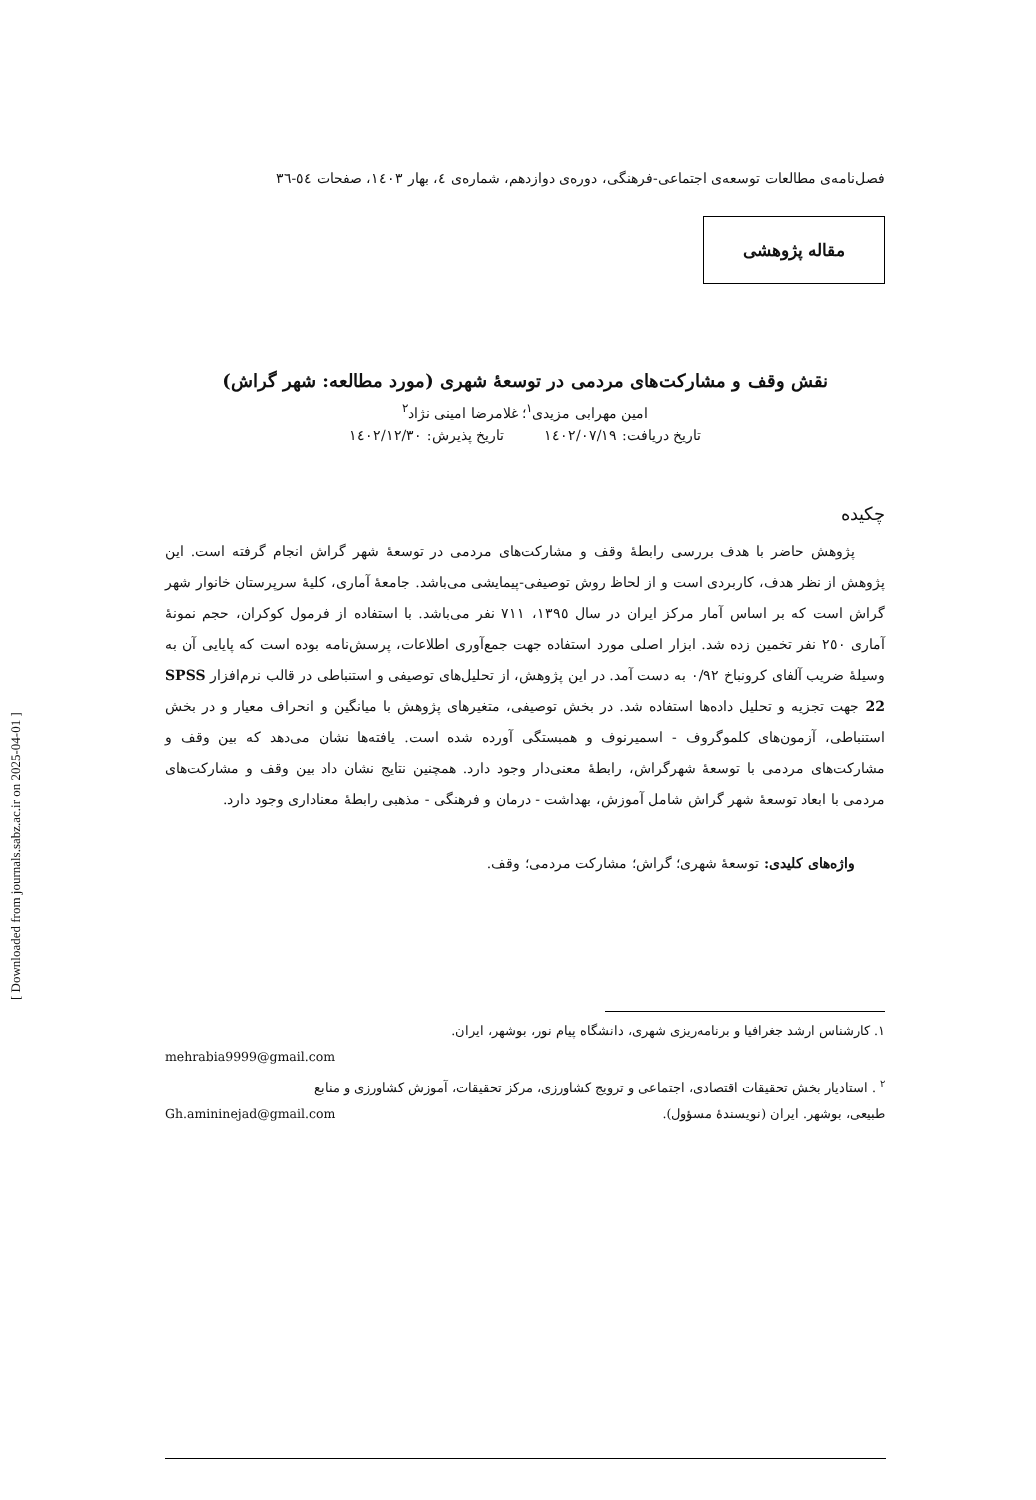فصل‌نامه‌ی مطالعات توسعه‌ی اجتماعی-فرهنگی، دوره‌ی دوازدهم، شماره‌ی ٤، بهار ١٤٠٣، صفحات ٥٤-٣٦
مقاله پژوهشی
نقش وقف و مشارکت‌های مردمی در توسعهٔ شهری (مورد مطالعه: شهر گراش)
امین مهرابی مزیدی<sup>١</sup>؛ غلامرضا امینی نژاد<sup>٢</sup>
تاریخ دریافت: ١٤٠٢/٠٧/١٩ تاریخ پذیرش: ١٤٠٢/١٢/٣٠
چکیده
پژوهش حاضر با هدف بررسی رابطهٔ وقف و مشارکت‌های مردمی در توسعهٔ شهر گراش انجام گرفته است. این پژوهش از نظر هدف، کاربردی است و از لحاظ روش توصیفی-پیمایشی می‌باشد. جامعهٔ آماری، کلیهٔ سرپرستان خانوار شهر گراش است که بر اساس آمار مرکز ایران در سال ١٣٩٥، ٧١١ نفر می‌باشد. با استفاده از فرمول کوکران، حجم نمونهٔ آماری ٢٥٠ نفر تخمین زده شد. ابزار اصلی مورد استفاده جهت جمع‌آوری اطلاعات، پرسش‌نامه بوده است که پایایی آن به وسیلهٔ ضریب آلفای کرونباخ ٠/٩٢ به دست آمد. در این پژوهش، از تحلیل‌های توصیفی و استنباطی در قالب نرم‌افزار SPSS 22 جهت تجزیه و تحلیل داده‌ها استفاده شد. در بخش توصیفی، متغیرهای پژوهش با میانگین و انحراف معیار و در بخش استنباطی، آزمون‌های کلموگروف - اسمیرنوف و همبستگی آورده شده است. یافته‌ها نشان می‌دهد که بین وقف و مشارکت‌های مردمی با توسعهٔ شهرگراش، رابطهٔ معنی‌دار وجود دارد. همچنین نتایج نشان داد بین وقف و مشارکت‌های مردمی با ابعاد توسعهٔ شهر گراش شامل آموزش، بهداشت - درمان و فرهنگی - مذهبی رابطهٔ معناداری وجود دارد.
واژه‌های کلیدی: توسعهٔ شهری؛ گراش؛ مشارکت مردمی؛ وقف.
١. کارشناس ارشد جغرافیا و برنامه‌ریزی شهری، دانشگاه پیام نور، بوشهر، ایران.
mehrabia9999@gmail.com
<sup>٢</sup> . استادیار بخش تحقیقات اقتصادی، اجتماعی و ترویج کشاورزی، مرکز تحقیقات، آموزش کشاورزی و منابع
طبیعی، بوشهر. ایران (نویسندهٔ مسؤول). Gh.amininejad@gmail.com
[ Downloaded from journals.sabz.ac.ir on 2025-04-01 ]